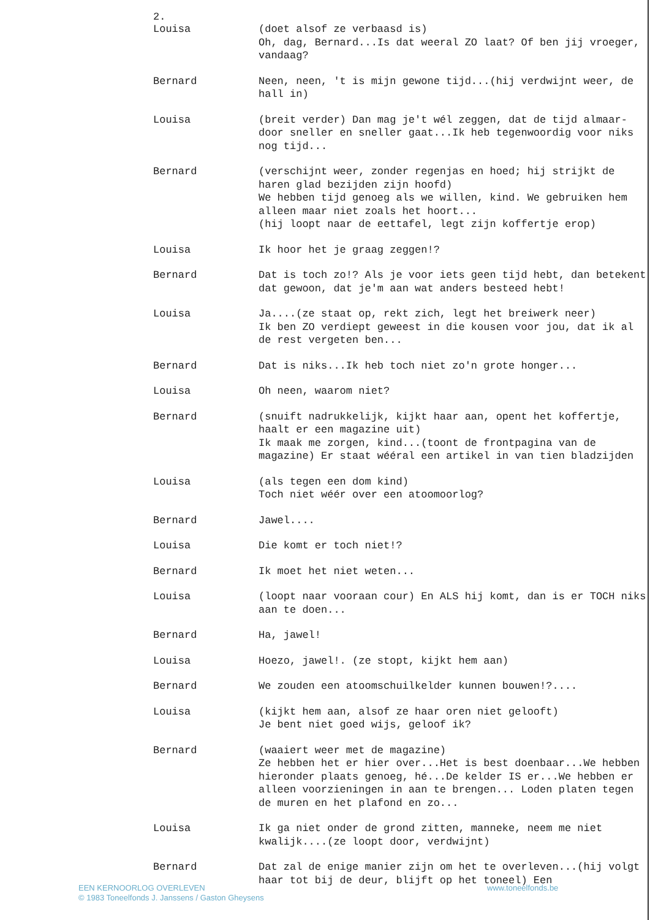2.
Louisa (doet alsof ze verbaasd is)
Oh, dag, Bernard...Is dat weeral ZO laat? Of ben jij vroeger, vandaag?
Bernard Neen, neen, 't is mijn gewone tijd...(hij verdwijnt weer, de hall in)
Louisa (breit verder) Dan mag je't wél zeggen, dat de tijd almaar-door sneller en sneller gaat...Ik heb tegenwoordig voor niks nog tijd...
Bernard (verschijnt weer, zonder regenjas en hoed; hij strijkt de haren glad bezijden zijn hoofd)
We hebben tijd genoeg als we willen, kind. We gebruiken hem alleen maar niet zoals het hoort...
(hij loopt naar de eettafel, legt zijn koffertje erop)
Louisa Ik hoor het je graag zeggen!?
Bernard Dat is toch zo!? Als je voor iets geen tijd hebt, dan betekent dat gewoon, dat je'm aan wat anders besteed hebt!
Louisa Ja....(ze staat op, rekt zich, legt het breiwerk neer)
Ik ben ZO verdiept geweest in die kousen voor jou, dat ik al de rest vergeten ben...
Bernard Dat is niks...Ik heb toch niet zo'n grote honger...
Louisa Oh neen, waarom niet?
Bernard (snuift nadrukkelijk, kijkt haar aan, opent het koffertje, haalt er een magazine uit)
Ik maak me zorgen, kind...(toont de frontpagina van de magazine) Er staat wééral een artikel in van tien bladzijden
Louisa (als tegen een dom kind)
Toch niet wéér over een atoomoorlog?
Bernard Jawel....
Louisa Die komt er toch niet!?
Bernard Ik moet het niet weten...
Louisa (loopt naar vooraan cour) En ALS hij komt, dan is er TOCH niks aan te doen...
Bernard Ha, jawel!
Louisa Hoezo, jawel!. (ze stopt, kijkt hem aan)
Bernard We zouden een atoomschuilkelder kunnen bouwen!?....
Louisa (kijkt hem aan, alsof ze haar oren niet gelooft)
Je bent niet goed wijs, geloof ik?
Bernard (waaiert weer met de magazine)
Ze hebben het er hier over...Het is best doenbaar...We hebben hieronder plaats genoeg, hé...De kelder IS er...We hebben er alleen voorzieningen in aan te brengen... Loden platen tegen de muren en het plafond en zo...
Louisa Ik ga niet onder de grond zitten, manneke, neem me niet kwalijk....(ze loopt door, verdwijnt)
Bernard Dat zal de enige manier zijn om het te overleven...(hij volgt haar tot bij de deur, blijft op het toneel) Een
EEN KERNOORLOG OVERLEVEN
© 1983 Toneelfonds J. Janssens / Gaston Gheysens
www.toneelfonds.be